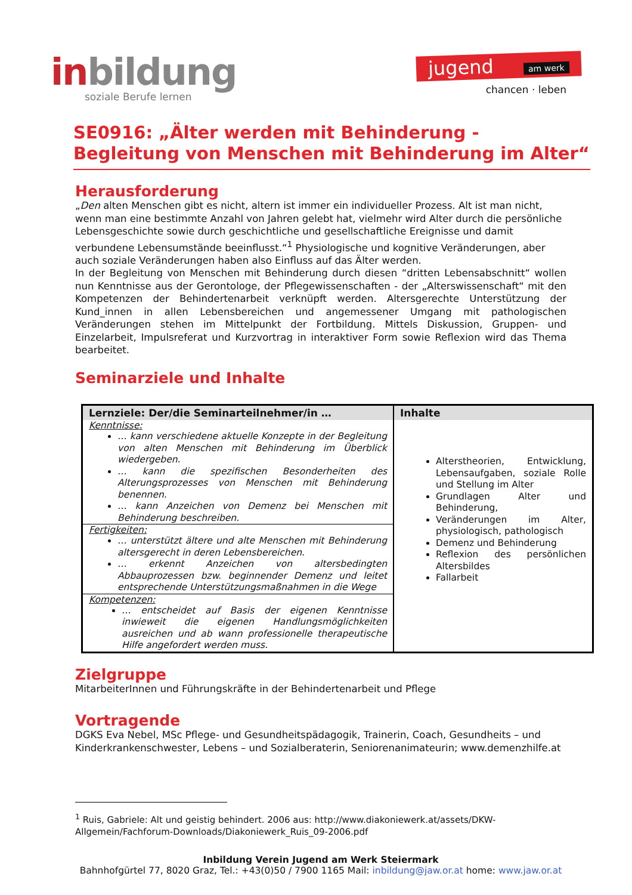inbildung
soziale Berufe lernen
jugend am werk
chancen · leben
SE0916: „Älter werden mit Behinderung - Begleitung von Menschen mit Behinderung im Alter“
Herausforderung
„Den alten Menschen gibt es nicht, altern ist immer ein individueller Prozess. Alt ist man nicht, wenn man eine bestimmte Anzahl von Jahren gelebt hat, vielmehr wird Alter durch die persönliche Lebensgeschichte sowie durch geschichtliche und gesellschaftliche Ereignisse und damit verbundene Lebensumstände beeinflusst.“<sup>1</sup> Physiologische und kognitive Veränderungen, aber auch soziale Veränderungen haben also Einfluss auf das Älter werden.
In der Begleitung von Menschen mit Behinderung durch diesen “dritten Lebensabschnitt“ wollen nun Kenntnisse aus der Gerontologe, der Pflegewissenschaften - der „Alterswissenschaft“ mit den Kompetenzen der Behindertenarbeit verknüpft werden. Altersgerechte Unterstützung der Kund_innen in allen Lebensbereichen und angemessener Umgang mit pathologischen Veränderungen stehen im Mittelpunkt der Fortbildung. Mittels Diskussion, Gruppen- und Einzelarbeit, Impulsreferat und Kurzvortrag in interaktiver Form sowie Reflexion wird das Thema bearbeitet.
Seminarziele und Inhalte
| Lernziele: Der/die Seminarteilnehmer/in … | Inhalte |
| --- | --- |
| Kenntnisse: … kann verschiedene aktuelle Konzepte in der Begleitung von alten Menschen mit Behinderung im Überblick wiedergeben. … kann die spezifischen Besonderheiten des Alterungsprozesses von Menschen mit Behinderung benennen. … kann Anzeichen von Demenz bei Menschen mit Behinderung beschreiben. | Alterstheorien, Entwicklung, Lebensaufgaben, soziale Rolle und Stellung im Alter Grundlagen Alter und Behinderung, Veränderungen im Alter, physiologisch, pathologisch Demenz und Behinderung Reflexion des persönlichen Altersbildes Fallarbeit |
| Fertigkeiten: … unterstützt ältere und alte Menschen mit Behinderung altersgerecht in deren Lebensbereichen. … erkennt Anzeichen von altersbedingten Abbauprozessen bzw. beginnender Demenz und leitet entsprechende Unterstützungsmaßnahmen in die Wege | |
| Kompetenzen: … entscheidet auf Basis der eigenen Kenntnisse inwieweit die eigenen Handlungsmöglichkeiten ausreichen und ab wann professionelle therapeutische Hilfe angefordert werden muss. | |
Zielgruppe
MitarbeiterInnen und Führungskräfte in der Behindertenarbeit und Pflege
Vortragende
DGKS Eva Nebel, MSc Pflege- und Gesundheitspädagogik, Trainerin, Coach, Gesundheits – und Kinderkrankenschwester, Lebens – und Sozialberaterin, Seniorenanimateurin; www.demenzhilfe.at
<sup>1</sup> Ruis, Gabriele: Alt und geistig behindert. 2006 aus: http://www.diakoniewerk.at/assets/DKW-Allgemein/Fachforum-Downloads/Diakoniewerk_Ruis_09-2006.pdf
Inbildung Verein Jugend am Werk Steiermark
Bahnhofgürtel 77, 8020 Graz, Tel.: +43(0)50 / 7900 1165 Mail: inbildung@jaw.or.at home: www.jaw.or.at